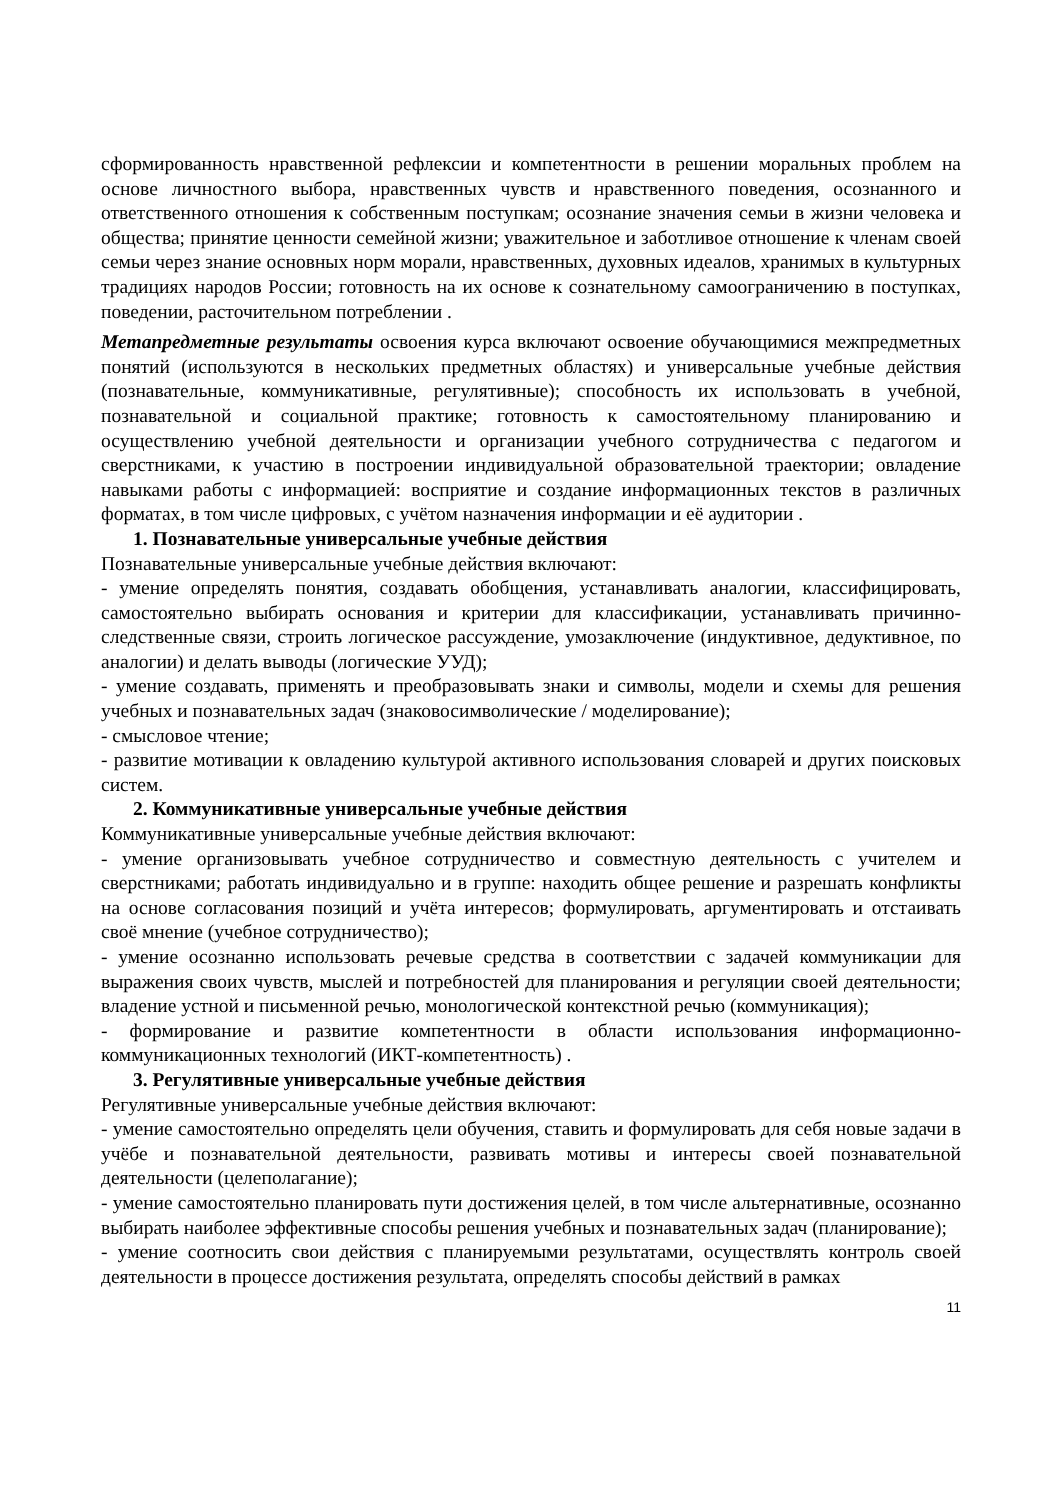сформированность нравственной рефлексии и компетентности в решении моральных проблем на основе личностного выбора, нравственных чувств и нравственного поведения, осознанного и ответственного отношения к собственным поступкам; осознание значения семьи в жизни человека и общества; принятие ценности семейной жизни; уважительное и заботливое отношение к членам своей семьи через знание основных норм морали, нравственных, духовных идеалов, хранимых в культурных традициях народов России; готовность на их основе к сознательному самоограничению в поступках, поведении, расточительном потреблении .
Метапредметные результаты освоения курса включают освоение обучающимися межпредметных понятий (используются в нескольких предметных областях) и универсальные учебные действия (познавательные, коммуникативные, регулятивные); способность их использовать в учебной, познавательной и социальной практике; готовность к самостоятельному планированию и осуществлению учебной деятельности и организации учебного сотрудничества с педагогом и сверстниками, к участию в построении индивидуальной образовательной траектории; овладение навыками работы с информацией: восприятие и создание информационных текстов в различных форматах, в том числе цифровых, с учётом назначения информации и её аудитории .
1. Познавательные универсальные учебные действия
Познавательные универсальные учебные действия включают:
- умение определять понятия, создавать обобщения, устанавливать аналогии, классифицировать, самостоятельно выбирать основания и критерии для классификации, устанавливать причинно-следственные связи, строить логическое рассуждение, умозаключение (индуктивное, дедуктивное, по аналогии) и делать выводы (логические УУД);
- умение создавать, применять и преобразовывать знаки и символы, модели и схемы для решения учебных и познавательных задач (знаковосимволические / моделирование);
- смысловое чтение;
- развитие мотивации к овладению культурой активного использования словарей и других поисковых систем.
2. Коммуникативные универсальные учебные действия
Коммуникативные универсальные учебные действия включают:
- умение организовывать учебное сотрудничество и совместную деятельность с учителем и сверстниками; работать индивидуально и в группе: находить общее решение и разрешать конфликты на основе согласования позиций и учёта интересов; формулировать, аргументировать и отстаивать своё мнение (учебное сотрудничество);
- умение осознанно использовать речевые средства в соответствии с задачей коммуникации для выражения своих чувств, мыслей и потребностей для планирования и регуляции своей деятельности; владение устной и письменной речью, монологической контекстной речью (коммуникация);
- формирование и развитие компетентности в области использования информационно-коммуникационных технологий (ИКТ-компетентность) .
3. Регулятивные универсальные учебные действия
Регулятивные универсальные учебные действия включают:
- умение самостоятельно определять цели обучения, ставить и формулировать для себя новые задачи в учёбе и познавательной деятельности, развивать мотивы и интересы своей познавательной деятельности (целеполагание);
- умение самостоятельно планировать пути достижения целей, в том числе альтернативные, осознанно выбирать наиболее эффективные способы решения учебных и познавательных задач (планирование);
- умение соотносить свои действия с планируемыми результатами, осуществлять контроль своей деятельности в процессе достижения результата, определять способы действий в рамках
11